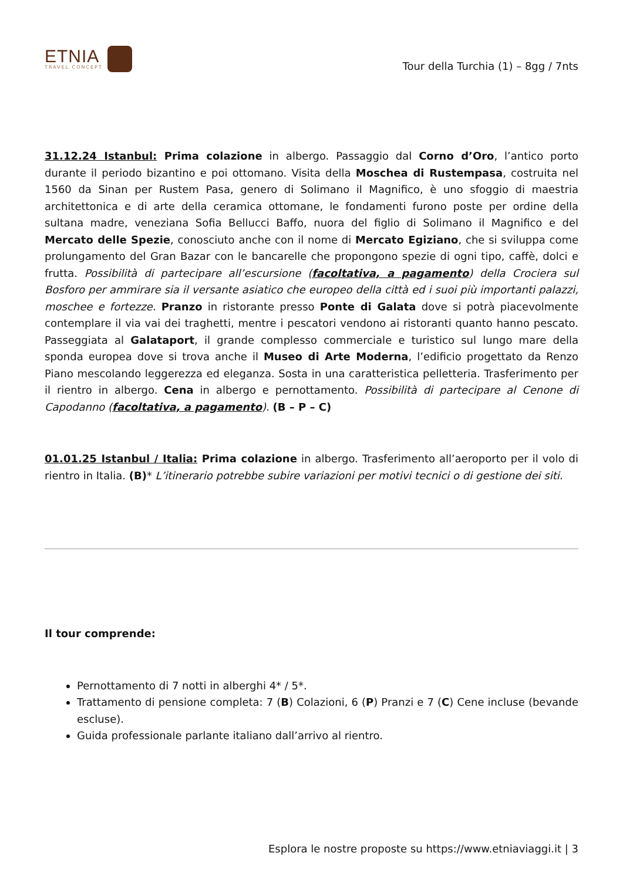ETNIA
TRAVEL CONCEPT
Tour della Turchia (1) – 8gg / 7nts
31.12.24 Istanbul: Prima colazione in albergo. Passaggio dal Corno d’Oro, l’antico porto durante il periodo bizantino e poi ottomano. Visita della Moschea di Rustempasa, costruita nel 1560 da Sinan per Rustem Pasa, genero di Solimano il Magnifico, è uno sfoggio di maestria architettonica e di arte della ceramica ottomane, le fondamenti furono poste per ordine della sultana madre, veneziana Sofia Bellucci Baffo, nuora del figlio di Solimano il Magnifico e del Mercato delle Spezie, conosciuto anche con il nome di Mercato Egiziano, che si sviluppa come prolungamento del Gran Bazar con le bancarelle che propongono spezie di ogni tipo, caffè, dolci e frutta. Possibilità di partecipare all’escursione (facoltativa, a pagamento) della Crociera sul Bosforo per ammirare sia il versante asiatico che europeo della città ed i suoi più importanti palazzi, moschee e fortezze. Pranzo in ristorante presso Ponte di Galata dove si potrà piacevolmente contemplare il via vai dei traghetti, mentre i pescatori vendono ai ristoranti quanto hanno pescato. Passeggiata al Galataport, il grande complesso commerciale e turistico sul lungo mare della sponda europea dove si trova anche il Museo di Arte Moderna, l’edificio progettato da Renzo Piano mescolando leggerezza ed eleganza. Sosta in una caratteristica pelletteria. Trasferimento per il rientro in albergo. Cena in albergo e pernottamento. Possibilità di partecipare al Cenone di Capodanno (facoltativa, a pagamento). (B – P – C)
01.01.25 Istanbul / Italia: Prima colazione in albergo. Trasferimento all’aeroporto per il volo di rientro in Italia. (B)* L’itinerario potrebbe subire variazioni per motivi tecnici o di gestione dei siti.
Il tour comprende:
Pernottamento di 7 notti in alberghi 4* / 5*.
Trattamento di pensione completa: 7 (B) Colazioni, 6 (P) Pranzi e 7 (C) Cene incluse (bevande escluse).
Guida professionale parlante italiano dall’arrivo al rientro.
Esplora le nostre proposte su https://www.etniaviaggi.it | 3